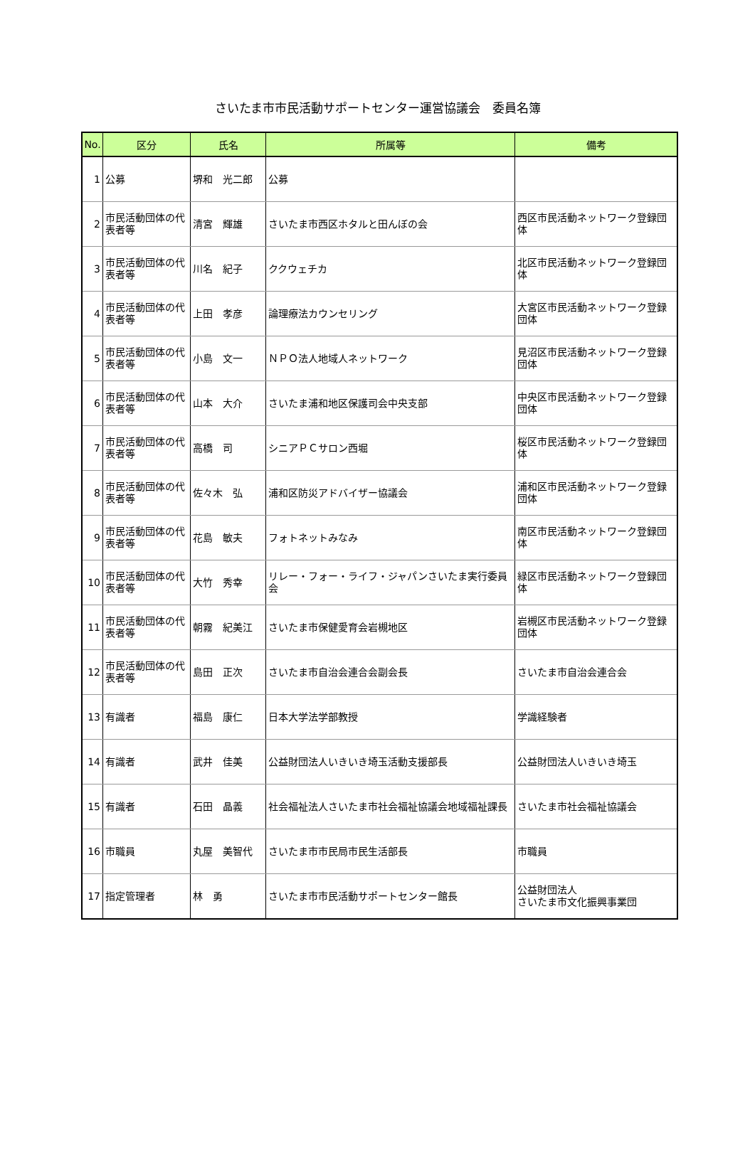さいたま市市民活動サポートセンター運営協議会　委員名簿
| No. | 区分 | 氏名 | 所属等 | 備考 |
| --- | --- | --- | --- | --- |
| 1 | 公募 | 堺和 光二郎 | 公募 | |
| 2 | 市民活動団体の代表者等 | 清宮 輝雄 | さいたま市西区ホタルと田んぼの会 | 西区市民活動ネットワーク登録団体 |
| 3 | 市民活動団体の代表者等 | 川名 紀子 | ククウェチカ | 北区市民活動ネットワーク登録団体 |
| 4 | 市民活動団体の代表者等 | 上田 孝彦 | 論理療法カウンセリング | 大宮区市民活動ネットワーク登録団体 |
| 5 | 市民活動団体の代表者等 | 小島 文一 | ＮＰＯ法人地域人ネットワーク | 見沼区市民活動ネットワーク登録団体 |
| 6 | 市民活動団体の代表者等 | 山本 大介 | さいたま浦和地区保護司会中央支部 | 中央区市民活動ネットワーク登録団体 |
| 7 | 市民活動団体の代表者等 | 高橋 司 | シニアＰＣサロン西堀 | 桜区市民活動ネットワーク登録団体 |
| 8 | 市民活動団体の代表者等 | 佐々木 弘 | 浦和区防災アドバイザー協議会 | 浦和区市民活動ネットワーク登録団体 |
| 9 | 市民活動団体の代表者等 | 花島 敏夫 | フォトネットみなみ | 南区市民活動ネットワーク登録団体 |
| 10 | 市民活動団体の代表者等 | 大竹 秀幸 | リレー・フォー・ライフ・ジャパンさいたま実行委員会 | 緑区市民活動ネットワーク登録団体 |
| 11 | 市民活動団体の代表者等 | 朝霧 紀美江 | さいたま市保健愛育会岩槻地区 | 岩槻区市民活動ネットワーク登録団体 |
| 12 | 市民活動団体の代表者等 | 島田 正次 | さいたま市自治会連合会副会長 | さいたま市自治会連合会 |
| 13 | 有識者 | 福島 康仁 | 日本大学法学部教授 | 学識経験者 |
| 14 | 有識者 | 武井 佳美 | 公益財団法人いきいき埼玉活動支援部長 | 公益財団法人いきいき埼玉 |
| 15 | 有識者 | 石田 晶義 | 社会福祉法人さいたま市社会福祉協議会地域福祉課長 | さいたま市社会福祉協議会 |
| 16 | 市職員 | 丸屋 美智代 | さいたま市市民局市民生活部長 | 市職員 |
| 17 | 指定管理者 | 林 勇 | さいたま市市民活動サポートセンター館長 | 公益財団法人 さいたま市文化振興事業団 |